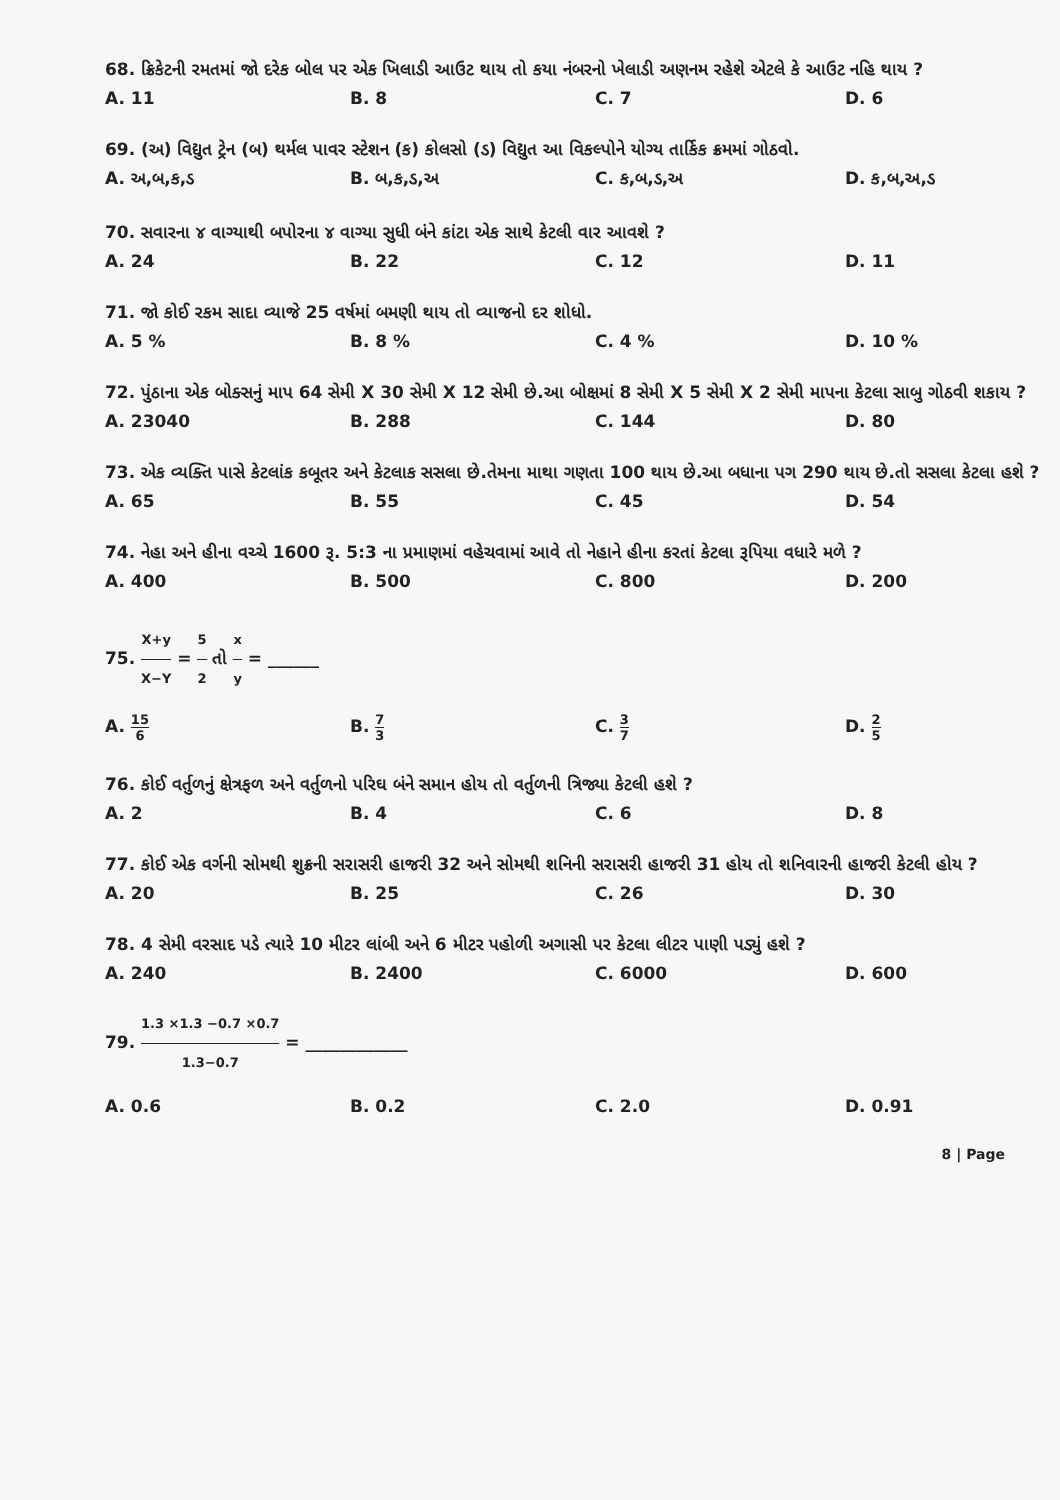68. ક્રિકેટની રમતમાં જો દરેક બોલ પર એક ખિલાડી આઉટ થાય તો કયા નંબરનો ખેલાડી અણનમ રહેશે એટલે કે આઉટ નહિ થાય ?
A. 11
B. 8
C. 7
D. 6
69. (અ) વિદ્યુત ટ્રેન (બ) થર્મલ પાવર સ્ટેશન (ક) કોલસો (ડ) વિદ્યુત આ વિકલ્પોને યોગ્ય તાર્કિક ક્રમમાં ગોઠવો.
A. અ,બ,ક,ડ
B. બ,ક,ડ,અ
C. ક,બ,ડ,અ
D. ક,બ,અ,ડ
70. સવારના ૪ વાગ્યાથી બપોરના ૪ વાગ્યા સુધી બંને કાંટા એક સાથે કેટલી વાર આવશે ?
A. 24
B. 22
C. 12
D. 11
71. જો કોઈ રકમ સાદા વ્યાજે 25 વર્ષમાં બમણી થાય તો વ્યાજનો દર શોધો.
A. 5 %
B. 8 %
C. 4 %
D. 10 %
72. પુંઠાના એક બોક્સનું માપ 64 સેમી X 30 સેમી X 12 સેમી છે.આ બોક્ષમાં 8 સેમી X 5 સેમી X 2 સેમી માપના કેટલા સાબુ ગોઠવી શકાય ?
A. 23040
B. 288
C. 144
D. 80
73. એક વ્યક્તિ પાસે કેટલાંક કબૂતર અને કેટલાક સસલા છે.તેમના માથા ગણતા 100 થાય છે.આ બધાના પગ 290 થાય છે.તો સસલા કેટલા હશે ?
A. 65
B. 55
C. 45
D. 54
74. નેહા અને હીના વચ્ચે 1600 રૂ. 5:3 ના પ્રમાણમાં વહેચવામાં આવે તો નેહાને હીના કરતાં કેટલા રૂપિયા વધારે મળે ?
A. 400
B. 500
C. 800
D. 200
75. X+y X−Y = 5 2 તો x y = ______
A. 15 6
B. 7 3
C. 3 7
D. 2 5
76. કોઈ વર્તુળનું ક્ષેત્રફળ અને વર્તુળનો પરિઘ બંને સમાન હોય તો વર્તુળની ત્રિજ્યા કેટલી હશે ?
A. 2
B. 4
C. 6
D. 8
77. કોઈ એક વર્ગની સોમથી શુક્રની સરાસરી હાજરી 32 અને સોમથી શનિની સરાસરી હાજરી 31 હોય તો શનિવારની હાજરી કેટલી હોય ?
A. 20
B. 25
C. 26
D. 30
78. 4 સેમી વરસાદ પડે ત્યારે 10 મીટર લાંબી અને 6 મીટર પહોળી અગાસી પર કેટલા લીટર પાણી પડ્યું હશે ?
A. 240
B. 2400
C. 6000
D. 600
79. 1.3 ×1.3 −0.7 ×0.7 1.3−0.7 = ____________
A. 0.6
B. 0.2
C. 2.0
D. 0.91
8 | Page